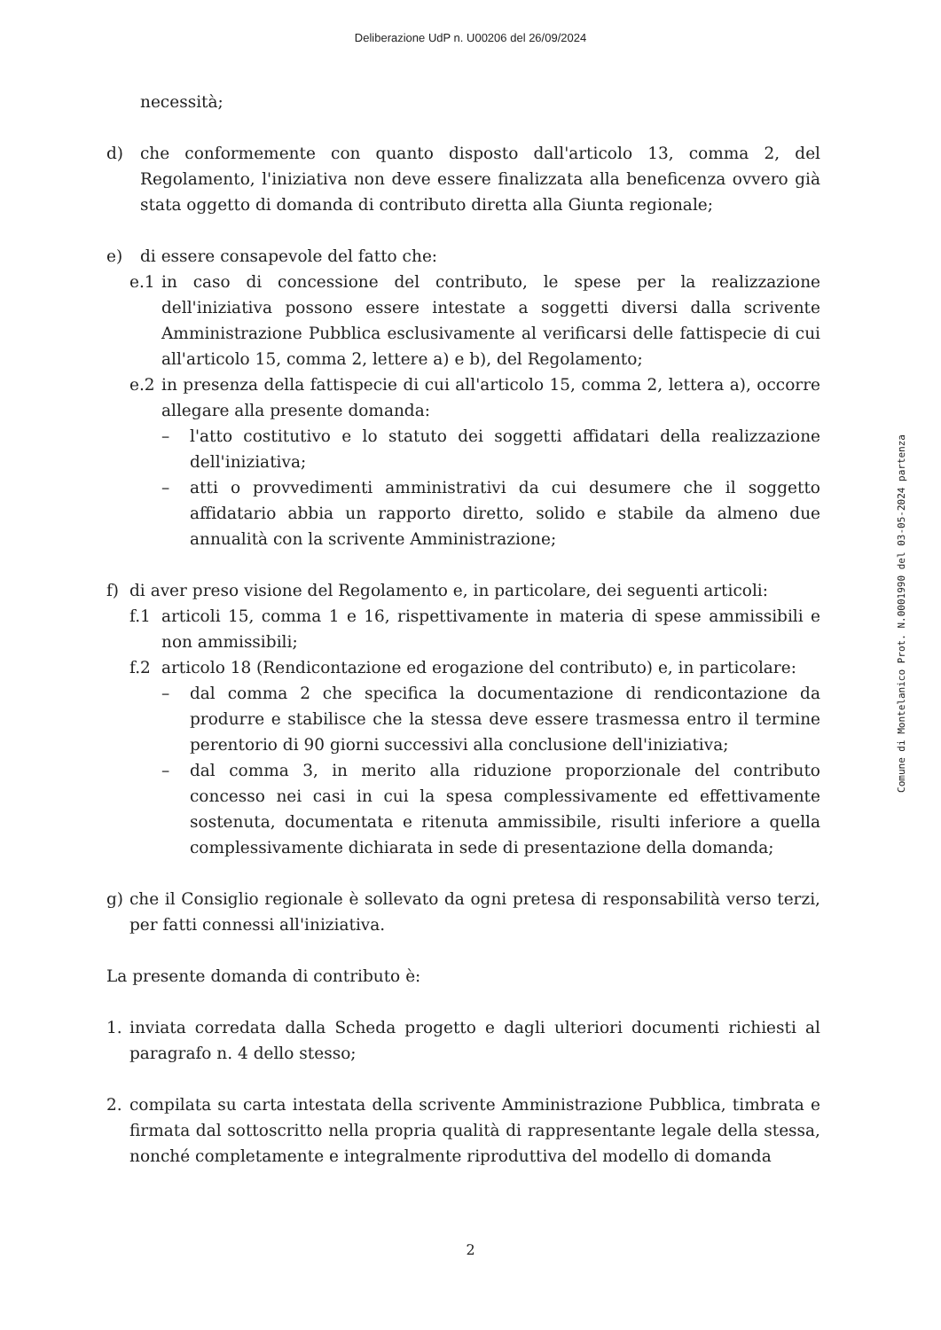Deliberazione UdP n. U00206 del 26/09/2024
necessità;
d) che conformemente con quanto disposto dall'articolo 13, comma 2, del Regolamento, l'iniziativa non deve essere finalizzata alla beneficenza ovvero già stata oggetto di domanda di contributo diretta alla Giunta regionale;
e) di essere consapevole del fatto che:
e.1 in caso di concessione del contributo, le spese per la realizzazione dell'iniziativa possono essere intestate a soggetti diversi dalla scrivente Amministrazione Pubblica esclusivamente al verificarsi delle fattispecie di cui all'articolo 15, comma 2, lettere a) e b), del Regolamento;
e.2 in presenza della fattispecie di cui all'articolo 15, comma 2, lettera a), occorre allegare alla presente domanda:
– l'atto costitutivo e lo statuto dei soggetti affidatari della realizzazione dell'iniziativa;
– atti o provvedimenti amministrativi da cui desumere che il soggetto affidatario abbia un rapporto diretto, solido e stabile da almeno due annualità con la scrivente Amministrazione;
f) di aver preso visione del Regolamento e, in particolare, dei seguenti articoli:
f.1 articoli 15, comma 1 e 16, rispettivamente in materia di spese ammissibili e non ammissibili;
f.2 articolo 18 (Rendicontazione ed erogazione del contributo) e, in particolare:
– dal comma 2 che specifica la documentazione di rendicontazione da produrre e stabilisce che la stessa deve essere trasmessa entro il termine perentorio di 90 giorni successivi alla conclusione dell'iniziativa;
– dal comma 3, in merito alla riduzione proporzionale del contributo concesso nei casi in cui la spesa complessivamente ed effettivamente sostenuta, documentata e ritenuta ammissibile, risulti inferiore a quella complessivamente dichiarata in sede di presentazione della domanda;
g) che il Consiglio regionale è sollevato da ogni pretesa di responsabilità verso terzi, per fatti connessi all'iniziativa.
La presente domanda di contributo è:
1. inviata corredata dalla Scheda progetto e dagli ulteriori documenti richiesti al paragrafo n. 4 dello stesso;
2. compilata su carta intestata della scrivente Amministrazione Pubblica, timbrata e firmata dal sottoscritto nella propria qualità di rappresentante legale della stessa, nonché completamente e integralmente riproduttiva del modello di domanda
Comune di Montelanico Prot. N.0001990 del 03-05-2024 partenza
2